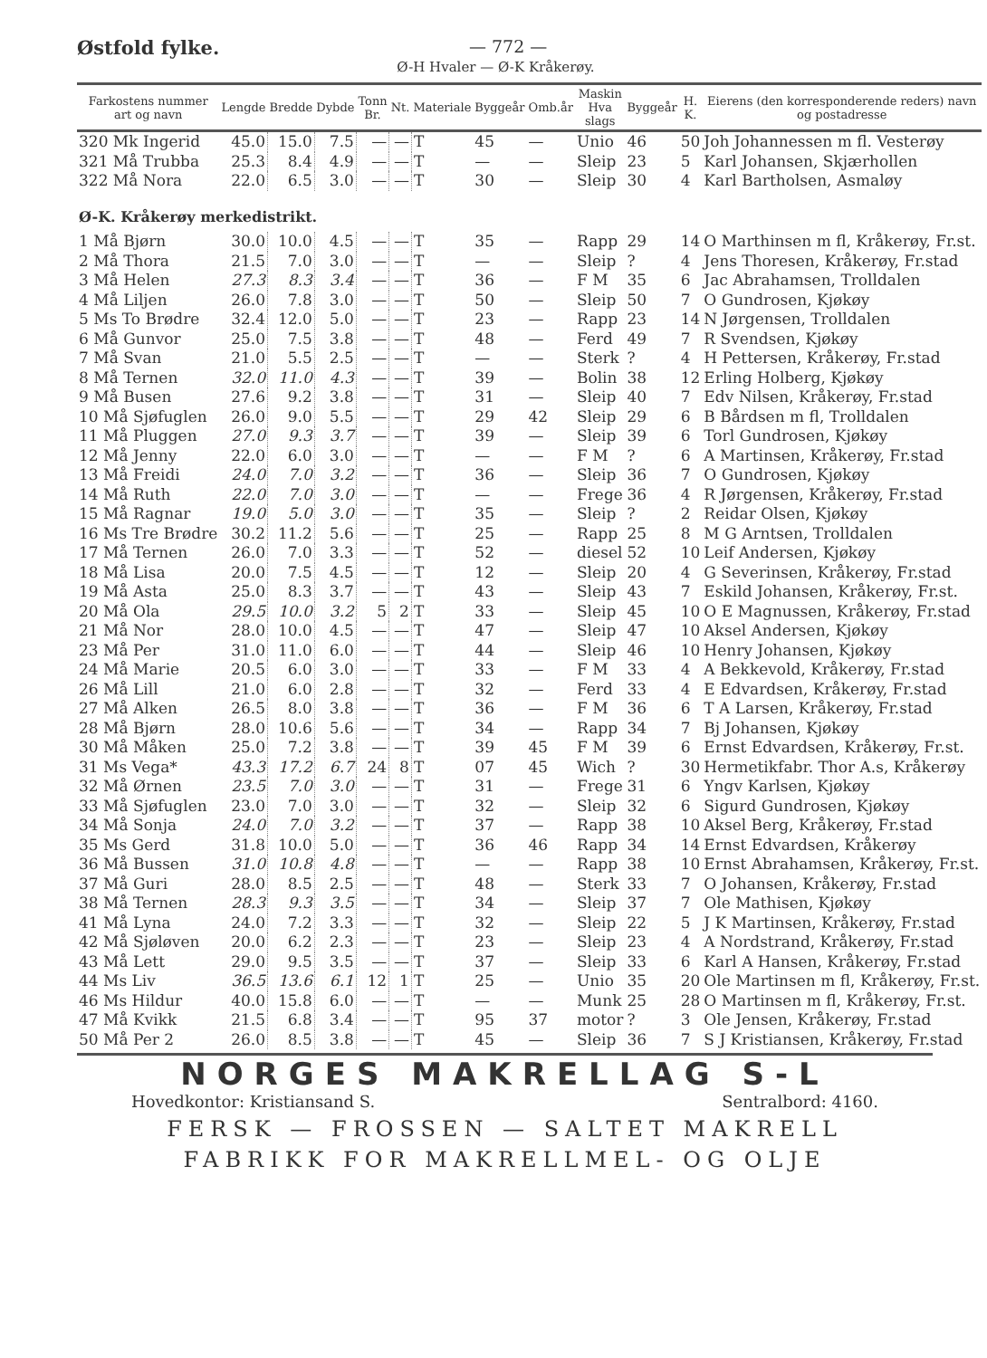Østfold fylke. — 772 —
Ø-H Hvaler — Ø-K Kråkerøy.
| Farkostens nummer art og navn | Lengde | Bredde | Dybde | Tonn Br. | Nt. | Materiale | Byggeår | Omb.år | Maskin Hva slags | Byggeår | H. K. | Eierens (den korresponderende reders) navn og postadresse |
| --- | --- | --- | --- | --- | --- | --- | --- | --- | --- | --- | --- | --- |
| 320 Mk Ingerid | 45.0 | 15.0 | 7.5 | — | — | T | 45 | — | Unio | 46 | 50 | Joh Johannessen m fl. Vesterøy |
| 321 Må Trubba | 25.3 | 8.4 | 4.9 | — | — | T | — | — | Sleip | 23 | 5 | Karl Johansen, Skjærhollen |
| 322 Må Nora | 22.0 | 6.5 | 3.0 | — | — | T | 30 | — | Sleip | 30 | 4 | Karl Bartholsen, Asmaløy |
| Ø-K. Kråkerøy merkedistrikt. | | | | | | | | | | | | |
| 1 Må Bjørn | 30.0 | 10.0 | 4.5 | — | — | T | 35 | — | Rapp | 29 | 14 | O Marthinsen m fl, Kråkerøy, Fr.st. |
| 2 Må Thora | 21.5 | 7.0 | 3.0 | — | — | T | — | — | Sleip | ? | 4 | Jens Thoresen, Kråkerøy, Fr.stad |
| 3 Må Helen | 27.3 | 8.3 | 3.4 | — | — | T | 36 | — | F M | 35 | 6 | Jac Abrahamsen, Trolldalen |
| 4 Må Liljen | 26.0 | 7.8 | 3.0 | — | — | T | 50 | — | Sleip | 50 | 7 | O Gundrosen, Kjøkøy |
| 5 Ms To Brødre | 32.4 | 12.0 | 5.0 | — | — | T | 23 | — | Rapp | 23 | 14 | N Jørgensen, Trolldalen |
| 6 Må Gunvor | 25.0 | 7.5 | 3.8 | — | — | T | 48 | — | Ferd | 49 | 7 | R Svendsen, Kjøkøy |
| 7 Må Svan | 21.0 | 5.5 | 2.5 | — | — | T | — | — | Sterk | ? | 4 | H Pettersen, Kråkerøy, Fr.stad |
| 8 Må Ternen | 32.0 | 11.0 | 4.3 | — | — | T | 39 | — | Bolin | 38 | 12 | Erling Holberg, Kjøkøy |
| 9 Må Busen | 27.6 | 9.2 | 3.8 | — | — | T | 31 | — | Sleip | 40 | 7 | Edv Nilsen, Kråkerøy, Fr.stad |
| 10 Må Sjøfuglen | 26.0 | 9.0 | 5.5 | — | — | T | 29 | 42 | Sleip | 29 | 6 | B Bårdsen m fl, Trolldalen |
| 11 Må Pluggen | 27.0 | 9.3 | 3.7 | — | — | T | 39 | — | Sleip | 39 | 6 | Torl Gundrosen, Kjøkøy |
| 12 Må Jenny | 22.0 | 6.0 | 3.0 | — | — | T | — | — | F M | ? | 6 | A Martinsen, Kråkerøy, Fr.stad |
| 13 Må Freidi | 24.0 | 7.0 | 3.2 | — | — | T | 36 | — | Sleip | 36 | 7 | O Gundrosen, Kjøkøy |
| 14 Må Ruth | 22.0 | 7.0 | 3.0 | — | — | T | — | — | Frege | 36 | 4 | R Jørgensen, Kråkerøy, Fr.stad |
| 15 Må Ragnar | 19.0 | 5.0 | 3.0 | — | — | T | 35 | — | Sleip | ? | 2 | Reidar Olsen, Kjøkøy |
| 16 Ms Tre Brødre | 30.2 | 11.2 | 5.6 | — | — | T | 25 | — | Rapp | 25 | 8 | M G Arntsen, Trolldalen |
| 17 Må Ternen | 26.0 | 7.0 | 3.3 | — | — | T | 52 | — | diesel | 52 | 10 | Leif Andersen, Kjøkøy |
| 18 Må Lisa | 20.0 | 7.5 | 4.5 | — | — | T | 12 | — | Sleip | 20 | 4 | G Severinsen, Kråkerøy, Fr.stad |
| 19 Må Asta | 25.0 | 8.3 | 3.7 | — | — | T | 43 | — | Sleip | 43 | 7 | Eskild Johansen, Kråkerøy, Fr.st. |
| 20 Må Ola | 29.5 | 10.0 | 3.2 | 5 | 2 | T | 33 | — | Sleip | 45 | 10 | O E Magnussen, Kråkerøy, Fr.stad |
| 21 Må Nor | 28.0 | 10.0 | 4.5 | — | — | T | 47 | — | Sleip | 47 | 10 | Aksel Andersen, Kjøkøy |
| 23 Må Per | 31.0 | 11.0 | 6.0 | — | — | T | 44 | — | Sleip | 46 | 10 | Henry Johansen, Kjøkøy |
| 24 Må Marie | 20.5 | 6.0 | 3.0 | — | — | T | 33 | — | F M | 33 | 4 | A Bekkevold, Kråkerøy, Fr.stad |
| 26 Må Lill | 21.0 | 6.0 | 2.8 | — | — | T | 32 | — | Ferd | 33 | 4 | E Edvardsen, Kråkerøy, Fr.stad |
| 27 Må Alken | 26.5 | 8.0 | 3.8 | — | — | T | 36 | — | F M | 36 | 6 | T A Larsen, Kråkerøy, Fr.stad |
| 28 Må Bjørn | 28.0 | 10.6 | 5.6 | — | — | T | 34 | — | Rapp | 34 | 7 | Bj Johansen, Kjøkøy |
| 30 Må Måken | 25.0 | 7.2 | 3.8 | — | — | T | 39 | 45 | F M | 39 | 6 | Ernst Edvardsen, Kråkerøy, Fr.st. |
| 31 Ms Vega* | 43.3 | 17.2 | 6.7 | 24 | 8 | T | 07 | 45 | Wich | ? | 30 | Hermetikfabr. Thor A.s, Kråkerøy |
| 32 Må Ørnen | 23.5 | 7.0 | 3.0 | — | — | T | 31 | — | Frege | 31 | 6 | Yngv Karlsen, Kjøkøy |
| 33 Må Sjøfuglen | 23.0 | 7.0 | 3.0 | — | — | T | 32 | — | Sleip | 32 | 6 | Sigurd Gundrosen, Kjøkøy |
| 34 Må Sonja | 24.0 | 7.0 | 3.2 | — | — | T | 37 | — | Rapp | 38 | 10 | Aksel Berg, Kråkerøy, Fr.stad |
| 35 Ms Gerd | 31.8 | 10.0 | 5.0 | — | — | T | 36 | 46 | Rapp | 34 | 14 | Ernst Edvardsen, Kråkerøy |
| 36 Må Bussen | 31.0 | 10.8 | 4.8 | — | — | T | — | — | Rapp | 38 | 10 | Ernst Abrahamsen, Kråkerøy, Fr.st. |
| 37 Må Guri | 28.0 | 8.5 | 2.5 | — | — | T | 48 | — | Sterk | 33 | 7 | O Johansen, Kråkerøy, Fr.stad |
| 38 Må Ternen | 28.3 | 9.3 | 3.5 | — | — | T | 34 | — | Sleip | 37 | 7 | Ole Mathisen, Kjøkøy |
| 41 Må Lyna | 24.0 | 7.2 | 3.3 | — | — | T | 32 | — | Sleip | 22 | 5 | J K Martinsen, Kråkerøy, Fr.stad |
| 42 Må Sjøløven | 20.0 | 6.2 | 2.3 | — | — | T | 23 | — | Sleip | 23 | 4 | A Nordstrand, Kråkerøy, Fr.stad |
| 43 Må Lett | 29.0 | 9.5 | 3.5 | — | — | T | 37 | — | Sleip | 33 | 6 | Karl A Hansen, Kråkerøy, Fr.stad |
| 44 Ms Liv | 36.5 | 13.6 | 6.1 | 12 | 1 | T | 25 | — | Unio | 35 | 20 | Ole Martinsen m fl, Kråkerøy, Fr.st. |
| 46 Ms Hildur | 40.0 | 15.8 | 6.0 | — | — | T | — | — | Munk | 25 | 28 | O Martinsen m fl, Kråkerøy, Fr.st. |
| 47 Må Kvikk | 21.5 | 6.8 | 3.4 | — | — | T | 95 | 37 | motor | ? | 3 | Ole Jensen, Kråkerøy, Fr.stad |
| 50 Må Per 2 | 26.0 | 8.5 | 3.8 | — | — | T | 45 | — | Sleip | 36 | 7 | S J Kristiansen, Kråkerøy, Fr.stad |
NORGES MAKRELLAG S-L
Hovedkontor: Kristiansand S. Sentralbord: 4160.
FERSK — FROSSEN — SALTET MAKRELL
FABRIKK FOR MAKRELLMEL- OG OLJE